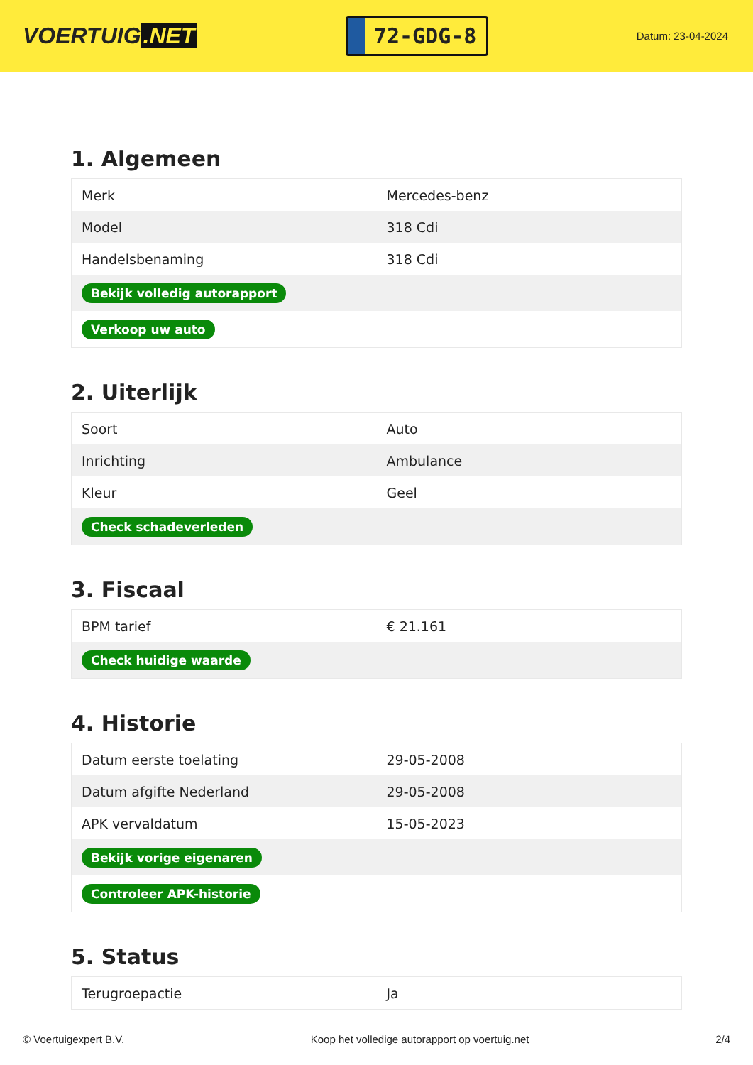VOERTUIG.NET
72-GDG-8
Datum: 23-04-2024
1. Algemeen
| Merk | Mercedes-benz |
| Model | 318 Cdi |
| Handelsbenaming | 318 Cdi |
| Bekijk volledig autorapport | |
| Verkoop uw auto | |
2. Uiterlijk
| Soort | Auto |
| Inrichting | Ambulance |
| Kleur | Geel |
| Check schadeverleden | |
3. Fiscaal
| BPM tarief | € 21.161 |
| Check huidige waarde | |
4. Historie
| Datum eerste toelating | 29-05-2008 |
| Datum afgifte Nederland | 29-05-2008 |
| APK vervaldatum | 15-05-2023 |
| Bekijk vorige eigenaren | |
| Controleer APK-historie | |
5. Status
| Terugroepactie | Ja |
© Voertuigexpert B.V. Koop het volledige autorapport op voertuig.net 2/4